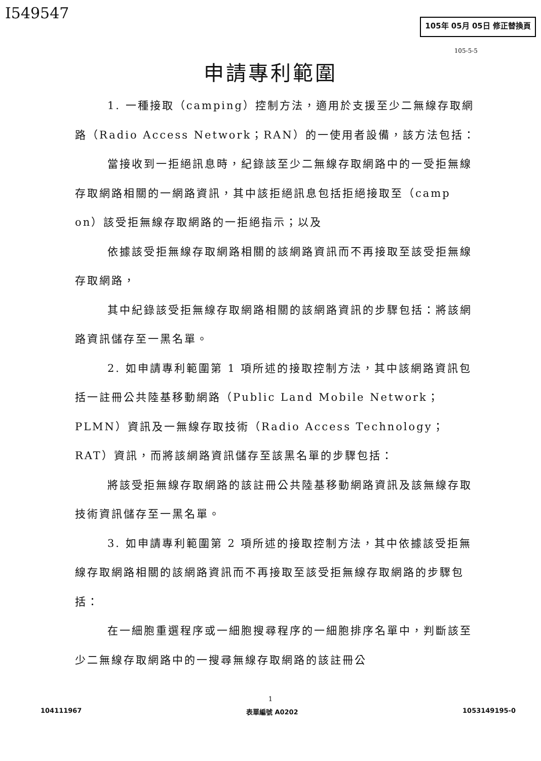I549547
105年 05月 05日 修正替換頁
105-5-5
申請專利範圍
1. 一種接取（camping）控制方法，適用於支援至少二無線存取網路（Radio Access Network；RAN）的一使用者設備，該方法包括：
當接收到一拒絕訊息時，紀錄該至少二無線存取網路中的一受拒無線存取網路相關的一網路資訊，其中該拒絕訊息包括拒絕接取至（camp on）該受拒無線存取網路的一拒絕指示；以及
依據該受拒無線存取網路相關的該網路資訊而不再接取至該受拒無線存取網路，
其中紀錄該受拒無線存取網路相關的該網路資訊的步驟包括：將該網路資訊儲存至一黑名單。
2. 如申請專利範圍第 1 項所述的接取控制方法，其中該網路資訊包括一註冊公共陸基移動網路（Public Land Mobile Network；PLMN）資訊及一無線存取技術（Radio Access Technology；RAT）資訊，而將該網路資訊儲存至該黑名單的步驟包括：
將該受拒無線存取網路的該註冊公共陸基移動網路資訊及該無線存取技術資訊儲存至一黑名單。
3. 如申請專利範圍第 2 項所述的接取控制方法，其中依據該受拒無線存取網路相關的該網路資訊而不再接取至該受拒無線存取網路的步驟包括：
在一細胞重選程序或一細胞搜尋程序的一細胞排序名單中，判斷該至少二無線存取網路中的一搜尋無線存取網路的該註冊公
1
104111967 表單編號 A0202 1053149195-0